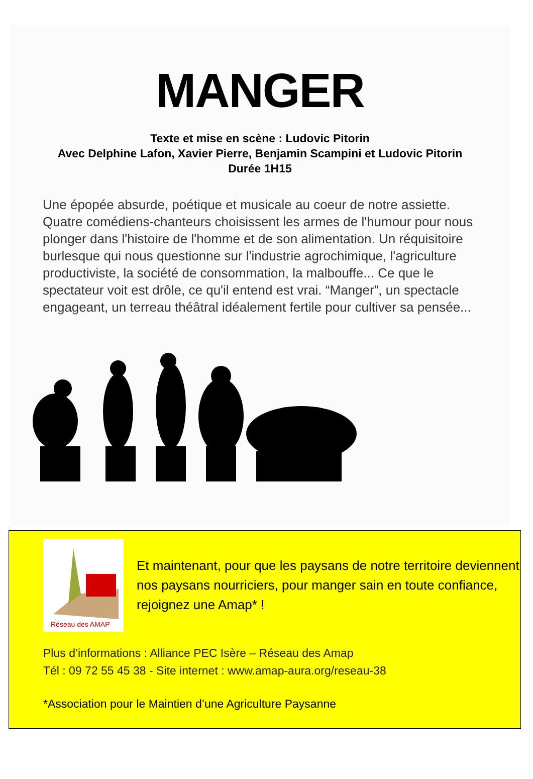MANGER
Texte et mise en scène : Ludovic Pitorin
Avec Delphine Lafon, Xavier Pierre, Benjamin Scampini et Ludovic Pitorin
Durée 1H15
Une épopée absurde, poétique et musicale au coeur de notre assiette. Quatre comédiens-chanteurs choisissent les armes de l'humour pour nous plonger dans l'histoire de l'homme et de son alimentation. Un réquisitoire burlesque qui nous questionne sur l'industrie agrochimique, l'agriculture productiviste, la société de consommation, la malbouffe... Ce que le spectateur voit est drôle, ce qu'il entend est vrai. “Manger”, un spectacle engageant, un terreau théâtral idéalement fertile pour cultiver sa pensée...
Réseau des AMAP
Et maintenant, pour que les paysans de notre territoire deviennent nos paysans nourriciers, pour manger sain en toute confiance, rejoignez une Amap* !
Plus d’informations : Alliance PEC Isère – Réseau des Amap
Tél : 09 72 55 45 38 - Site internet : www.amap-aura.org/reseau-38
*Association pour le Maintien d’une Agriculture Paysanne